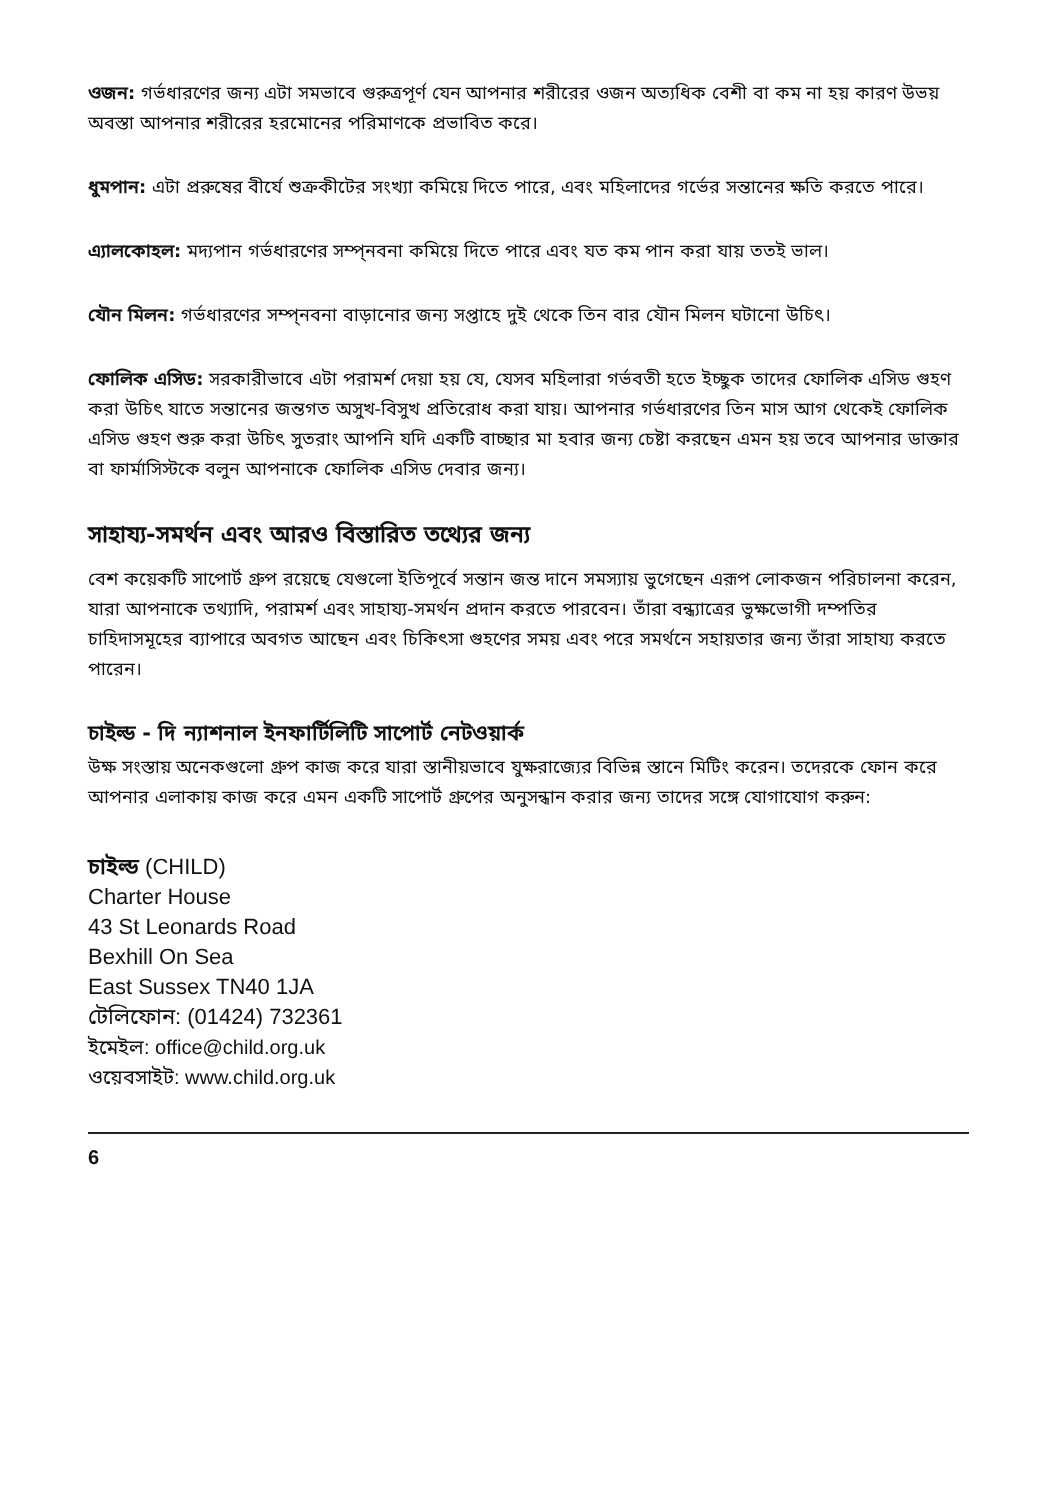ওজন: গর্ভধারণের জন্য এটা সমভাবে গুরুত্রপূর্ণ যেন আপনার শরীরের ওজন অত্যধিক বেশী বা কম না হয় কারণ উভয় অবস্তা আপনার শরীরের হরমোনের পরিমাণকে প্রভাবিত করে।
ধুমপান: এটা প্ররুষের বীর্যে শুক্রকীটের সংখ্যা কমিয়ে দিতে পারে, এবং মহিলাদের গর্ভের সন্তানের ক্ষতি করতে পারে।
এ্যালকোহল: মদ্যপান গর্ভধারণের সম্প্নবনা কমিয়ে দিতে পারে এবং যত কম পান করা যায় ততই ভাল।
যৌন মিলন: গর্ভধারণের সম্প্নবনা বাড়ানোর জন্য সপ্তাহে দুই থেকে তিন বার যৌন মিলন ঘটানো উচিৎ।
ফোলিক এসিড: সরকারীভাবে এটা পরামর্শ দেয়া হয় যে, যেসব মহিলারা গর্ভবতী হতে ইচ্ছুক তাদের ফোলিক এসিড গুহণ করা উচিৎ যাতে সন্তানের জন্তগত অসুখ-বিসুখ প্রতিরোধ করা যায়। আপনার গর্ভধারণের তিন মাস আগ থেকেই ফোলিক এসিড গুহণ শুরু করা উচিৎ সুতরাং আপনি যদি একটি বাচ্ছার মা হবার জন্য চেষ্টা করছেন এমন হয় তবে আপনার ডাক্তার বা ফার্মাসিস্টকে বলুন আপনাকে ফোলিক এসিড দেবার জন্য।
সাহায্য-সমর্থন এবং আরও বিস্তারিত তথ্যের জন্য
বেশ কয়েকটি সাপোর্ট গ্রুপ রয়েছে যেগুলো ইতিপূর্বে সন্তান জন্ত দানে সমস্যায় ভুগেছেন এরূপ লোকজন পরিচালনা করেন, যারা আপনাকে তথ্যাদি, পরামর্শ এবং সাহায্য-সমর্থন প্রদান করতে পারবেন। তাঁরা বন্ধ্যাত্রের ভুক্ষভোগী দম্পতির চাহিদাসমূহের ব্যাপারে অবগত আছেন এবং চিকিৎসা গুহণের সময় এবং পরে সমর্থনে সহায়তার জন্য তাঁরা সাহায্য করতে পারেন।
চাইল্ড - দি ন্যাশনাল ইনফার্টিলিটি সাপোর্ট নেটওয়ার্ক
উক্ষ সংস্তায় অনেকগুলো গ্রুপ কাজ করে যারা স্তানীয়ভাবে যুক্ষরাজ্যের বিভিন্ন স্তানে মিটিং করেন। তদেরকে ফোন করে আপনার এলাকায় কাজ করে এমন একটি সাপোর্ট গ্রুপের অনুসন্ধান করার জন্য তাদের সঙ্গে যোগাযোগ করুন:
চাইল্ড (CHILD)
Charter House
43 St Leonards Road
Bexhill On Sea
East Sussex TN40 1JA
টেলিফোন: (01424) 732361
ইমেইল: office@child.org.uk
ওয়েবসাইট: www.child.org.uk
6